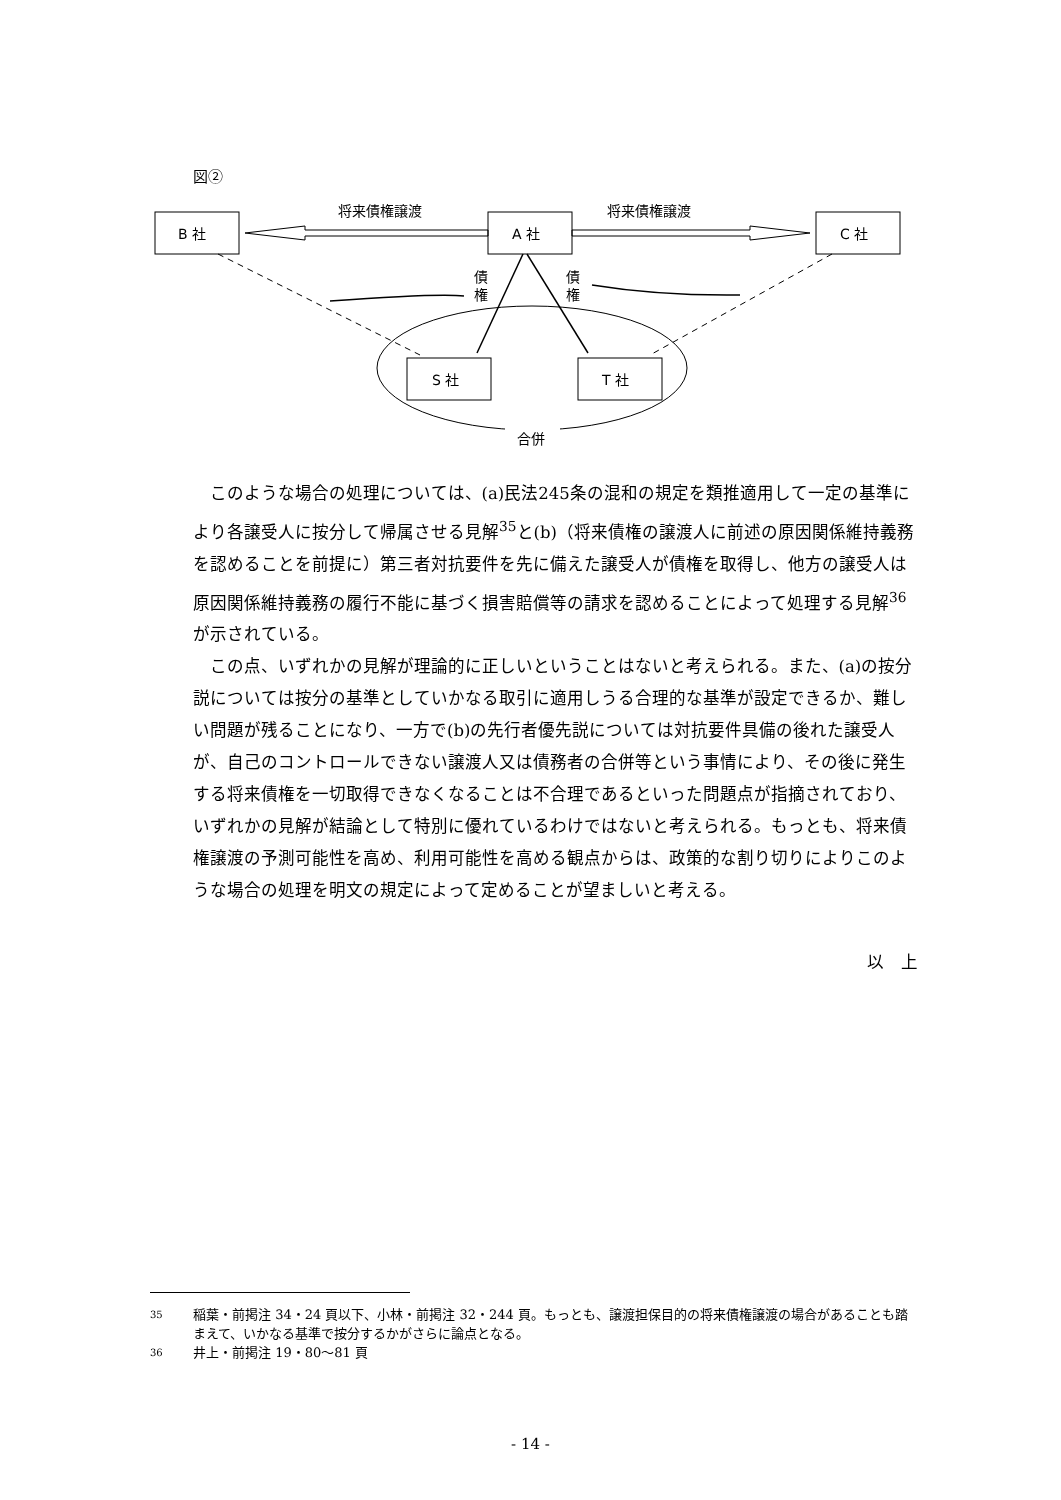図②
B 社
A 社
C 社
将来債権譲渡
将来債権譲渡
S 社
T 社
合併
債
権
債
権
このような場合の処理については、(a)民法245条の混和の規定を類推適用して一定の基準により各譲受人に按分して帰属させる見解<sup>35</sup>と(b)（将来債権の譲渡人に前述の原因関係維持義務を認めることを前提に）第三者対抗要件を先に備えた譲受人が債権を取得し、他方の譲受人は原因関係維持義務の履行不能に基づく損害賠償等の請求を認めることによって処理する見解<sup>36</sup>が示されている。
この点、いずれかの見解が理論的に正しいということはないと考えられる。また、(a)の按分説については按分の基準としていかなる取引に適用しうる合理的な基準が設定できるか、難しい問題が残ることになり、一方で(b)の先行者優先説については対抗要件具備の後れた譲受人が、自己のコントロールできない譲渡人又は債務者の合併等という事情により、その後に発生する将来債権を一切取得できなくなることは不合理であるといった問題点が指摘されており、いずれかの見解が結論として特別に優れているわけではないと考えられる。もっとも、将来債権譲渡の予測可能性を高め、利用可能性を高める観点からは、政策的な割り切りによりこのような場合の処理を明文の規定によって定めることが望ましいと考える。
以　上
35 稲葉・前掲注 34・24 頁以下、小林・前掲注 32・244 頁。もっとも、譲渡担保目的の将来債権譲渡の場合があることも踏まえて、いかなる基準で按分するかがさらに論点となる。
36 井上・前掲注 19・80～81 頁
- 14 -